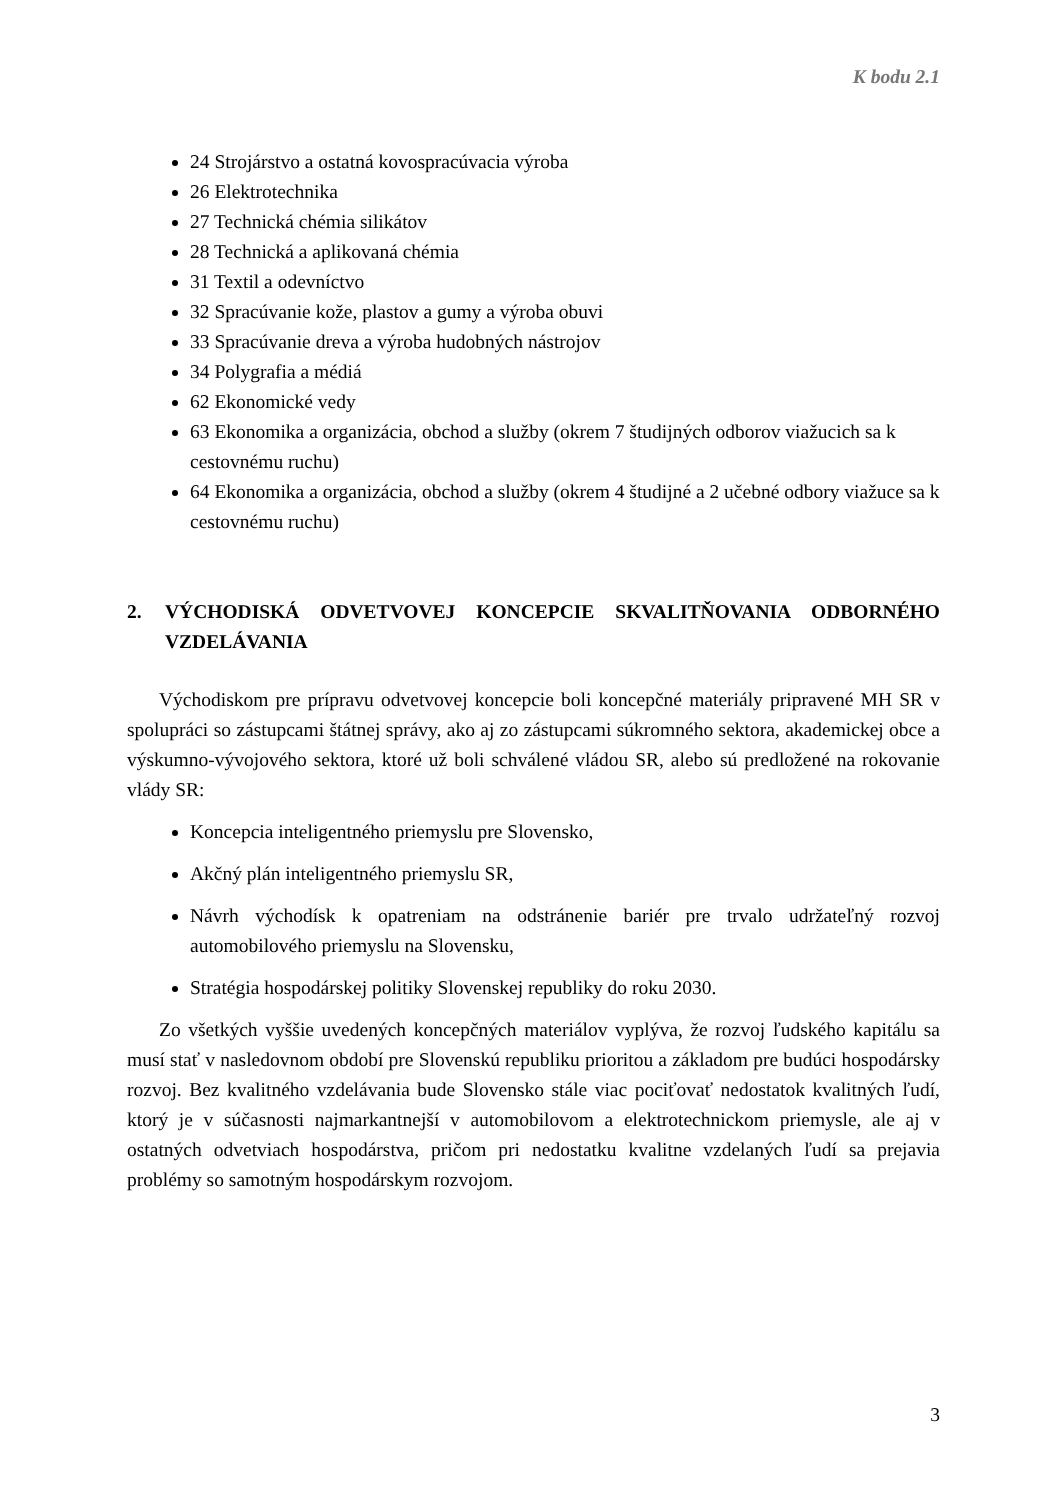K bodu 2.1
24 Strojárstvo a ostatná kovospracúvacia výroba
26 Elektrotechnika
27 Technická chémia silikátov
28 Technická a aplikovaná chémia
31 Textil a odevníctvo
32 Spracúvanie kože, plastov a gumy a výroba obuvi
33 Spracúvanie dreva a výroba hudobných nástrojov
34 Polygrafia a médiá
62 Ekonomické vedy
63 Ekonomika a organizácia, obchod a služby (okrem 7 študijných odborov viažucich sa k cestovnému ruchu)
64 Ekonomika a organizácia, obchod a služby (okrem 4 študijné a 2 učebné odbory viažuce sa k cestovnému ruchu)
2. VÝCHODISKÁ ODVETVOVEJ KONCEPCIE SKVALITŇOVANIA ODBORNÉHO VZDELÁVANIA
Východiskom pre prípravu odvetvovej koncepcie boli koncepčné materiály pripravené MH SR v spolupráci so zástupcami štátnej správy, ako aj zo zástupcami súkromného sektora, akademickej obce a výskumno-vývojového sektora, ktoré už boli schválené vládou SR, alebo sú predložené na rokovanie vlády SR:
Koncepcia inteligentného priemyslu pre Slovensko,
Akčný plán inteligentného priemyslu SR,
Návrh východísk k opatreniam na odstránenie bariér pre trvalo udržateľný rozvoj automobilového priemyslu na Slovensku,
Stratégia hospodárskej politiky Slovenskej republiky do roku 2030.
Zo všetkých vyššie uvedených koncepčných materiálov vyplýva, že rozvoj ľudského kapitálu sa musí stať v nasledovnom období pre Slovenskú republiku prioritou a základom pre budúci hospodársky rozvoj. Bez kvalitného vzdelávania bude Slovensko stále viac pociťovať nedostatok kvalitných ľudí, ktorý je v súčasnosti najmarkantnejší v automobilovom a elektrotechnickom priemysle, ale aj v ostatných odvetviach hospodárstva, pričom pri nedostatku kvalitne vzdelaných ľudí sa prejavia problémy so samotným hospodárskym rozvojom.
3